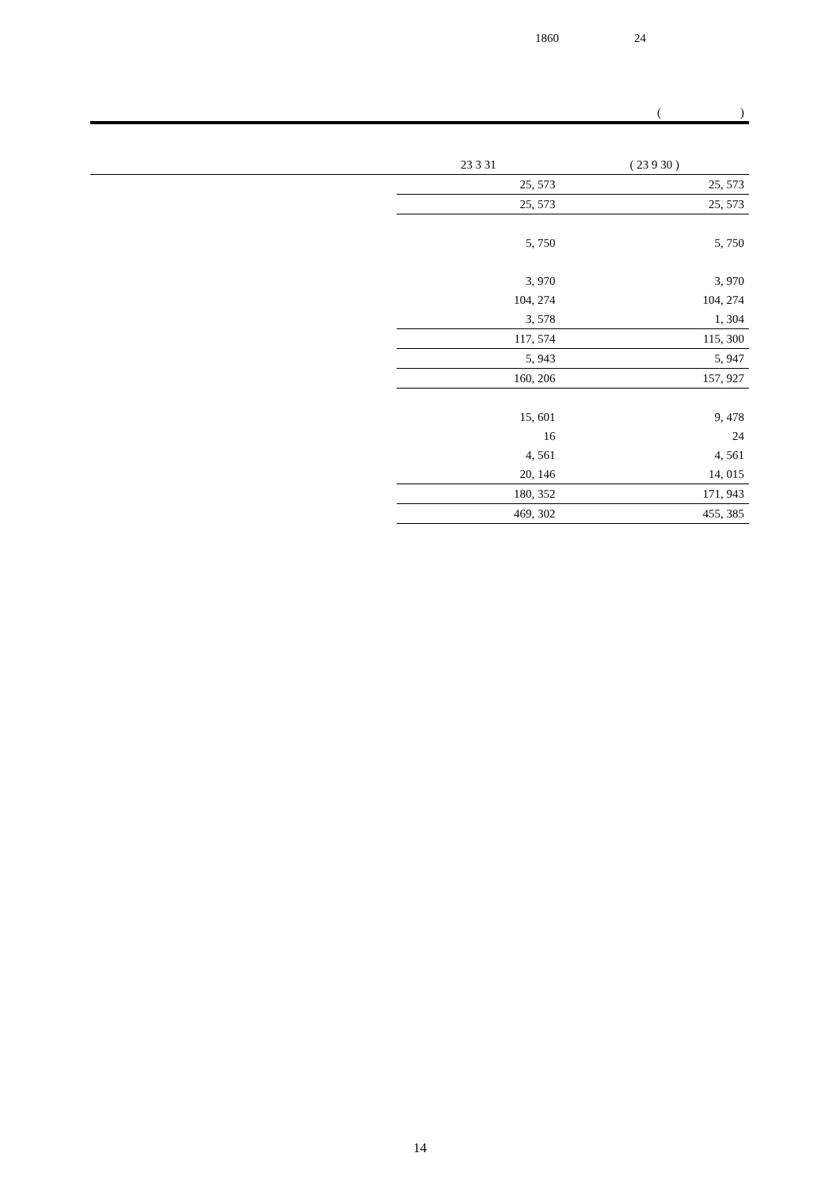1860 24
()
| | 23 3 31 | ( 23 9 30 ) |
| --- | --- | --- |
| | 25, 573 | 25, 573 |
| | 25, 573 | 25, 573 |
| | 5, 750 | 5, 750 |
| | 3, 970 | 3, 970 |
| | 104, 274 | 104, 274 |
| | 3, 578 | 1, 304 |
| | 117, 574 | 115, 300 |
| | 5, 943 | 5, 947 |
| | 160, 206 | 157, 927 |
| | 15, 601 | 9, 478 |
| | 16 | 24 |
| | 4, 561 | 4, 561 |
| | 20, 146 | 14, 015 |
| | 180, 352 | 171, 943 |
| | 469, 302 | 455, 385 |
14